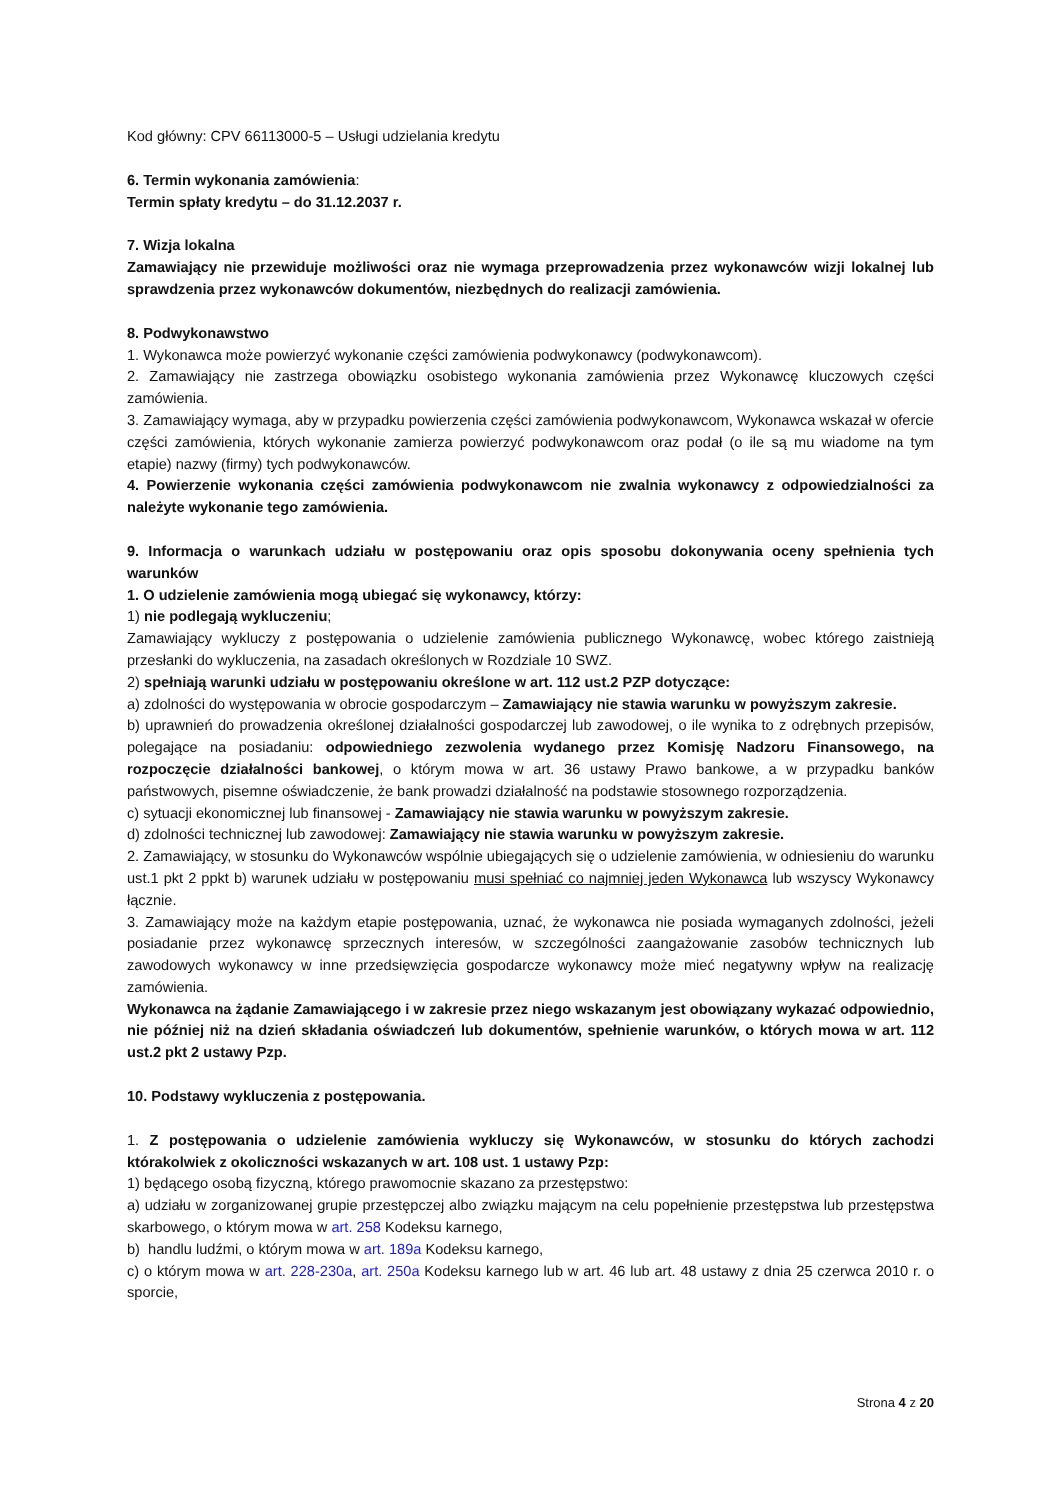Kod główny: CPV 66113000-5 – Usługi udzielania kredytu
6. Termin wykonania zamówienia:
Termin spłaty kredytu – do 31.12.2037 r.
7. Wizja lokalna
Zamawiający nie przewiduje możliwości oraz nie wymaga przeprowadzenia przez wykonawców wizji lokalnej lub sprawdzenia przez wykonawców dokumentów, niezbędnych do realizacji zamówienia.
8. Podwykonawstwo
1. Wykonawca może powierzyć wykonanie części zamówienia podwykonawcy (podwykonawcom).
2. Zamawiający nie zastrzega obowiązku osobistego wykonania zamówienia przez Wykonawcę kluczowych części zamówienia.
3. Zamawiający wymaga, aby w przypadku powierzenia części zamówienia podwykonawcom, Wykonawca wskazał w ofercie części zamówienia, których wykonanie zamierza powierzyć podwykonawcom oraz podał (o ile są mu wiadome na tym etapie) nazwy (firmy) tych podwykonawców.
4. Powierzenie wykonania części zamówienia podwykonawcom nie zwalnia wykonawcy z odpowiedzialności za należyte wykonanie tego zamówienia.
9. Informacja o warunkach udziału w postępowaniu oraz opis sposobu dokonywania oceny spełnienia tych warunków
1. O udzielenie zamówienia mogą ubiegać się wykonawcy, którzy:
1) nie podlegają wykluczeniu;
Zamawiający wykluczy z postępowania o udzielenie zamówienia publicznego Wykonawcę, wobec którego zaistnieją przesłanki do wykluczenia, na zasadach określonych w Rozdziale 10 SWZ.
2) spełniają warunki udziału w postępowaniu określone w art. 112 ust.2 PZP dotyczące:
a) zdolności do występowania w obrocie gospodarczym – Zamawiający nie stawia warunku w powyższym zakresie.
b) uprawnień do prowadzenia określonej działalności gospodarczej lub zawodowej, o ile wynika to z odrębnych przepisów, polegające na posiadaniu: odpowiedniego zezwolenia wydanego przez Komisję Nadzoru Finansowego, na rozpoczęcie działalności bankowej, o którym mowa w art. 36 ustawy Prawo bankowe, a w przypadku banków państwowych, pisemne oświadczenie, że bank prowadzi działalność na podstawie stosownego rozporządzenia.
c) sytuacji ekonomicznej lub finansowej - Zamawiający nie stawia warunku w powyższym zakresie.
d) zdolności technicznej lub zawodowej: Zamawiający nie stawia warunku w powyższym zakresie.
2. Zamawiający, w stosunku do Wykonawców wspólnie ubiegających się o udzielenie zamówienia, w odniesieniu do warunku ust.1 pkt 2 ppkt b) warunek udziału w postępowaniu musi spełniać co najmniej jeden Wykonawca lub wszyscy Wykonawcy łącznie.
3. Zamawiający może na każdym etapie postępowania, uznać, że wykonawca nie posiada wymaganych zdolności, jeżeli posiadanie przez wykonawcę sprzecznych interesów, w szczególności zaangażowanie zasobów technicznych lub zawodowych wykonawcy w inne przedsięwzięcia gospodarcze wykonawcy może mieć negatywny wpływ na realizację zamówienia.
Wykonawca na żądanie Zamawiającego i w zakresie przez niego wskazanym jest obowiązany wykazać odpowiednio, nie później niż na dzień składania oświadczeń lub dokumentów, spełnienie warunków, o których mowa w art. 112 ust.2 pkt 2 ustawy Pzp.
10. Podstawy wykluczenia z postępowania.
1. Z postępowania o udzielenie zamówienia wykluczy się Wykonawców, w stosunku do których zachodzi którakolwiek z okoliczności wskazanych w art. 108 ust. 1 ustawy Pzp:
1) będącego osobą fizyczną, którego prawomocnie skazano za przestępstwo:
a) udziału w zorganizowanej grupie przestępczej albo związku mającym na celu popełnienie przestępstwa lub przestępstwa skarbowego, o którym mowa w art. 258 Kodeksu karnego,
b) handlu ludźmi, o którym mowa w art. 189a Kodeksu karnego,
c) o którym mowa w art. 228-230a, art. 250a Kodeksu karnego lub w art. 46 lub art. 48 ustawy z dnia 25 czerwca 2010 r. o sporcie,
Strona 4 z 20